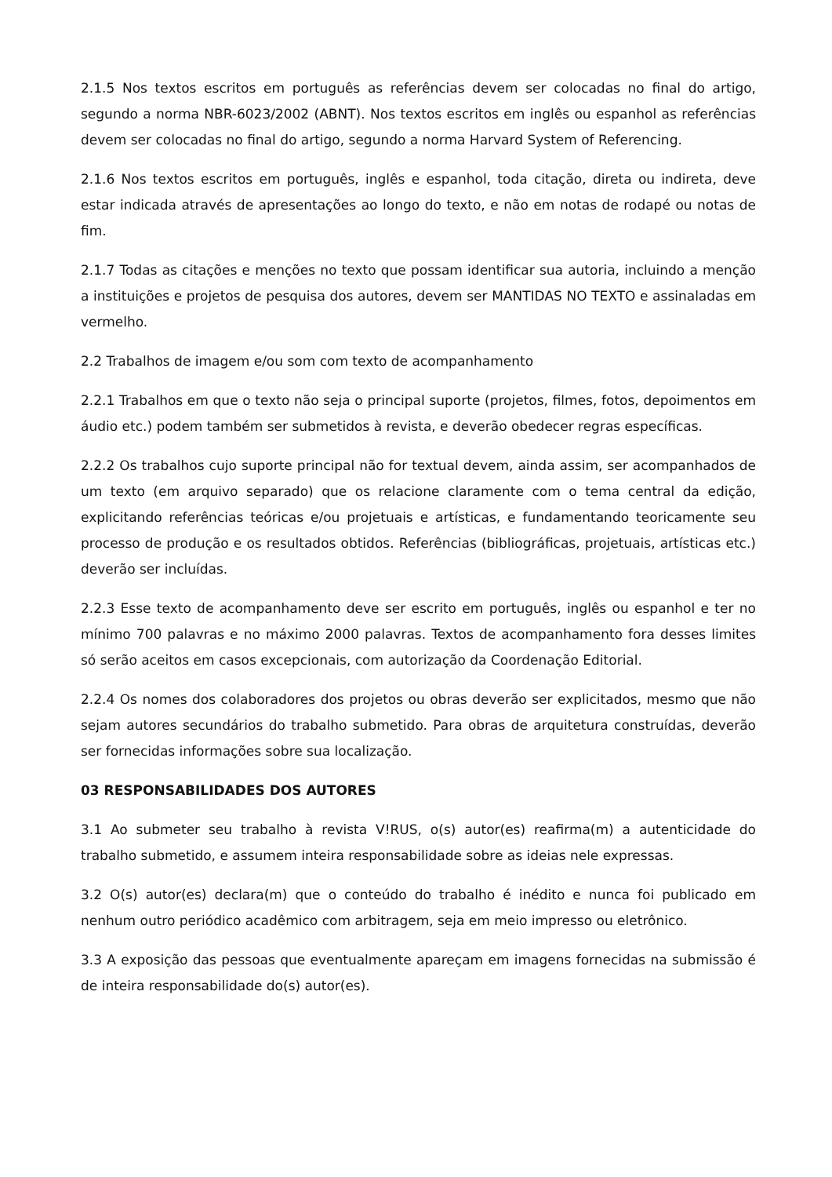2.1.5 Nos textos escritos em português as referências devem ser colocadas no final do artigo, segundo a norma NBR-6023/2002 (ABNT). Nos textos escritos em inglês ou espanhol as referências devem ser colocadas no final do artigo, segundo a norma Harvard System of Referencing.
2.1.6 Nos textos escritos em português, inglês e espanhol, toda citação, direta ou indireta, deve estar indicada através de apresentações ao longo do texto, e não em notas de rodapé ou notas de fim.
2.1.7 Todas as citações e menções no texto que possam identificar sua autoria, incluindo a menção a instituições e projetos de pesquisa dos autores, devem ser MANTIDAS NO TEXTO e assinaladas em vermelho.
2.2 Trabalhos de imagem e/ou som com texto de acompanhamento
2.2.1 Trabalhos em que o texto não seja o principal suporte (projetos, filmes, fotos, depoimentos em áudio etc.) podem também ser submetidos à revista, e deverão obedecer regras específicas.
2.2.2 Os trabalhos cujo suporte principal não for textual devem, ainda assim, ser acompanhados de um texto (em arquivo separado) que os relacione claramente com o tema central da edição, explicitando referências teóricas e/ou projetuais e artísticas, e fundamentando teoricamente seu processo de produção e os resultados obtidos. Referências (bibliográficas, projetuais, artísticas etc.) deverão ser incluídas.
2.2.3 Esse texto de acompanhamento deve ser escrito em português, inglês ou espanhol e ter no mínimo 700 palavras e no máximo 2000 palavras. Textos de acompanhamento fora desses limites só serão aceitos em casos excepcionais, com autorização da Coordenação Editorial.
2.2.4 Os nomes dos colaboradores dos projetos ou obras deverão ser explicitados, mesmo que não sejam autores secundários do trabalho submetido. Para obras de arquitetura construídas, deverão ser fornecidas informações sobre sua localização.
03 RESPONSABILIDADES DOS AUTORES
3.1 Ao submeter seu trabalho à revista V!RUS, o(s) autor(es) reafirma(m) a autenticidade do trabalho submetido, e assumem inteira responsabilidade sobre as ideias nele expressas.
3.2 O(s) autor(es) declara(m) que o conteúdo do trabalho é inédito e nunca foi publicado em nenhum outro periódico acadêmico com arbitragem, seja em meio impresso ou eletrônico.
3.3 A exposição das pessoas que eventualmente apareçam em imagens fornecidas na submissão é de inteira responsabilidade do(s) autor(es).